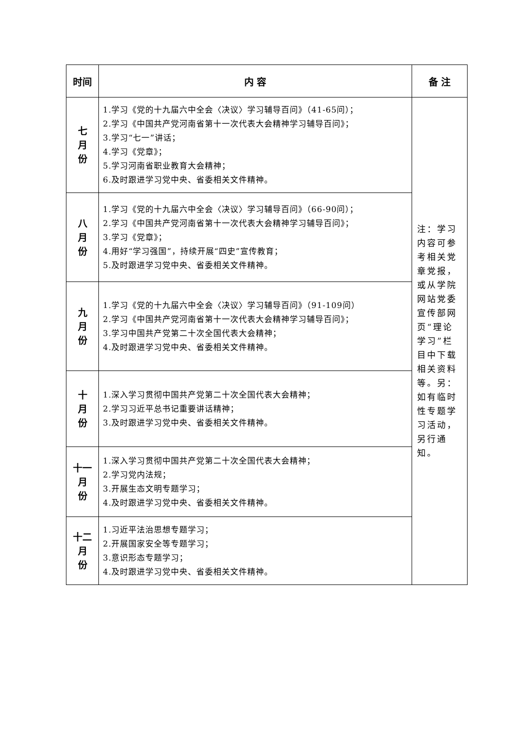| 时间 | 内 容 | 备 注 |
| --- | --- | --- |
| 七 月 份 | 1.学习《党的十九届六中全会〈决议〉学习辅导百问》（41-65问）； 2.学习《中国共产党河南省第十一次代表大会精神学习辅导百问》； 3.学习“七一”讲话； 4.学习《党章》； 5.学习河南省职业教育大会精神； 6.及时跟进学习党中央、省委相关文件精神。 | 注：学习内容可参考相关党章党报，或从学院网站党委宣传部网页“理论学习”栏目中下载相关资料等。另：如有临时性专题学习活动，另行通知。 |
| 八 月 份 | 1.学习《党的十九届六中全会〈决议〉学习辅导百问》（66-90问）； 2.学习《中国共产党河南省第十一次代表大会精神学习辅导百问》； 3.学习《党章》； 4.用好“学习强国”，持续开展“四史”宣传教育； 5.及时跟进学习党中央、省委相关文件精神。 | |
| 九 月 份 | 1.学习《党的十九届六中全会〈决议〉学习辅导百问》（91-109问） 2.学习《中国共产党河南省第十一次代表大会精神学习辅导百问》； 3.学习中国共产党第二十次全国代表大会精神； 4.及时跟进学习党中央、省委相关文件精神。 | |
| 十 月 份 | 1.深入学习贯彻中国共产党第二十次全国代表大会精神； 2.学习习近平总书记重要讲话精神； 3.及时跟进学习党中央、省委相关文件精神。 | |
| 十一 月 份 | 1.深入学习贯彻中国共产党第二十次全国代表大会精神； 2.学习党内法规； 3.开展生态文明专题学习； 4.及时跟进学习党中央、省委相关文件精神。 | |
| 十二 月 份 | 1.习近平法治思想专题学习； 2.开展国家安全等专题学习； 3.意识形态专题学习； 4.及时跟进学习党中央、省委相关文件精神。 | |